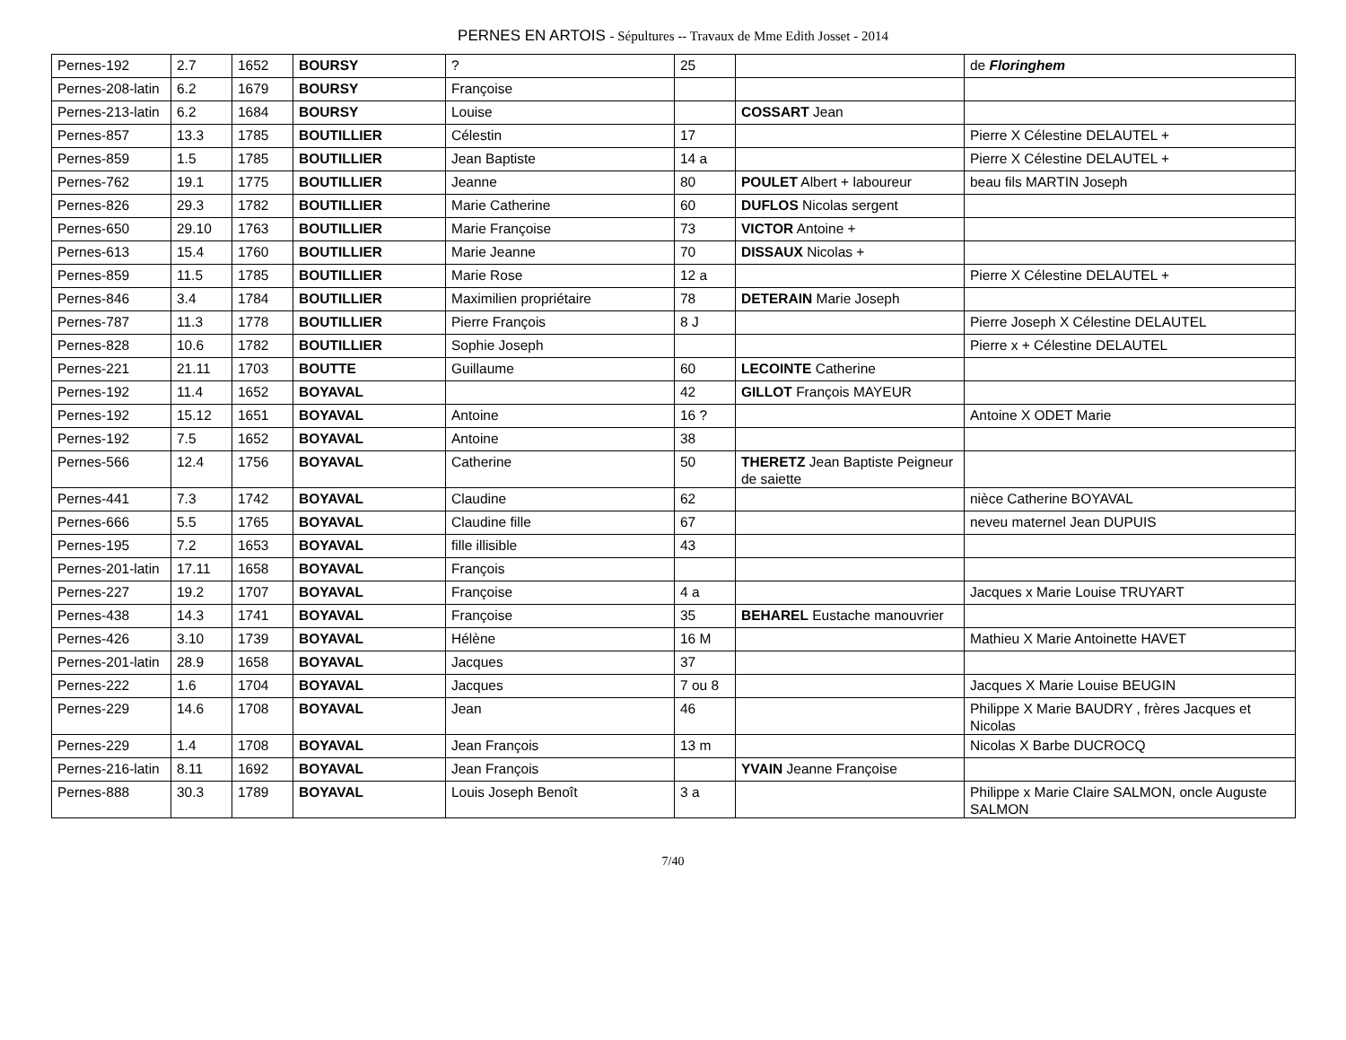PERNES EN ARTOIS - Sépultures -- Travaux de Mme Edith Josset - 2014
| Pernes-192 | 2.7 | 1652 | BOURSY | ? | 25 | | de Floringhem |
| Pernes-208-latin | 6.2 | 1679 | BOURSY | Françoise | | | |
| Pernes-213-latin | 6.2 | 1684 | BOURSY | Louise | | COSSART Jean | |
| Pernes-857 | 13.3 | 1785 | BOUTILLIER | Célestin | 17 | | Pierre X Célestine DELAUTEL + |
| Pernes-859 | 1.5 | 1785 | BOUTILLIER | Jean Baptiste | 14 a | | Pierre X Célestine DELAUTEL + |
| Pernes-762 | 19.1 | 1775 | BOUTILLIER | Jeanne | 80 | POULET Albert + laboureur | beau fils MARTIN Joseph |
| Pernes-826 | 29.3 | 1782 | BOUTILLIER | Marie Catherine | 60 | DUFLOS Nicolas sergent | |
| Pernes-650 | 29.10 | 1763 | BOUTILLIER | Marie Françoise | 73 | VICTOR Antoine + | |
| Pernes-613 | 15.4 | 1760 | BOUTILLIER | Marie Jeanne | 70 | DISSAUX Nicolas + | |
| Pernes-859 | 11.5 | 1785 | BOUTILLIER | Marie Rose | 12 a | | Pierre X Célestine DELAUTEL + |
| Pernes-846 | 3.4 | 1784 | BOUTILLIER | Maximilien propriétaire | 78 | DETERAIN Marie Joseph | |
| Pernes-787 | 11.3 | 1778 | BOUTILLIER | Pierre François | 8 J | | Pierre Joseph X Célestine DELAUTEL |
| Pernes-828 | 10.6 | 1782 | BOUTILLIER | Sophie Joseph | | | Pierre x + Célestine DELAUTEL |
| Pernes-221 | 21.11 | 1703 | BOUTTE | Guillaume | 60 | LECOINTE Catherine | |
| Pernes-192 | 11.4 | 1652 | BOYAVAL | | 42 | GILLOT François MAYEUR | |
| Pernes-192 | 15.12 | 1651 | BOYAVAL | Antoine | 16 ? | | Antoine X ODET Marie |
| Pernes-192 | 7.5 | 1652 | BOYAVAL | Antoine | 38 | | |
| Pernes-566 | 12.4 | 1756 | BOYAVAL | Catherine | 50 | THERETZ Jean Baptiste Peigneur de saiette | |
| Pernes-441 | 7.3 | 1742 | BOYAVAL | Claudine | 62 | | nièce Catherine BOYAVAL |
| Pernes-666 | 5.5 | 1765 | BOYAVAL | Claudine fille | 67 | | neveu maternel Jean DUPUIS |
| Pernes-195 | 7.2 | 1653 | BOYAVAL | fille illisible | 43 | | |
| Pernes-201-latin | 17.11 | 1658 | BOYAVAL | François | | | |
| Pernes-227 | 19.2 | 1707 | BOYAVAL | Françoise | 4 a | | Jacques x Marie Louise TRUYART |
| Pernes-438 | 14.3 | 1741 | BOYAVAL | Françoise | 35 | BEHAREL Eustache manouvrier | |
| Pernes-426 | 3.10 | 1739 | BOYAVAL | Hélène | 16 M | | Mathieu X Marie Antoinette HAVET |
| Pernes-201-latin | 28.9 | 1658 | BOYAVAL | Jacques | 37 | | |
| Pernes-222 | 1.6 | 1704 | BOYAVAL | Jacques | 7 ou 8 | | Jacques X Marie Louise BEUGIN |
| Pernes-229 | 14.6 | 1708 | BOYAVAL | Jean | 46 | | Philippe X Marie BAUDRY , frères Jacques et Nicolas |
| Pernes-229 | 1.4 | 1708 | BOYAVAL | Jean François | 13 m | | Nicolas X Barbe DUCROCQ |
| Pernes-216-latin | 8.11 | 1692 | BOYAVAL | Jean François | | YVAIN Jeanne Françoise | |
| Pernes-888 | 30.3 | 1789 | BOYAVAL | Louis Joseph Benoît | 3 a | | Philippe x Marie Claire SALMON, oncle Auguste SALMON |
7/40